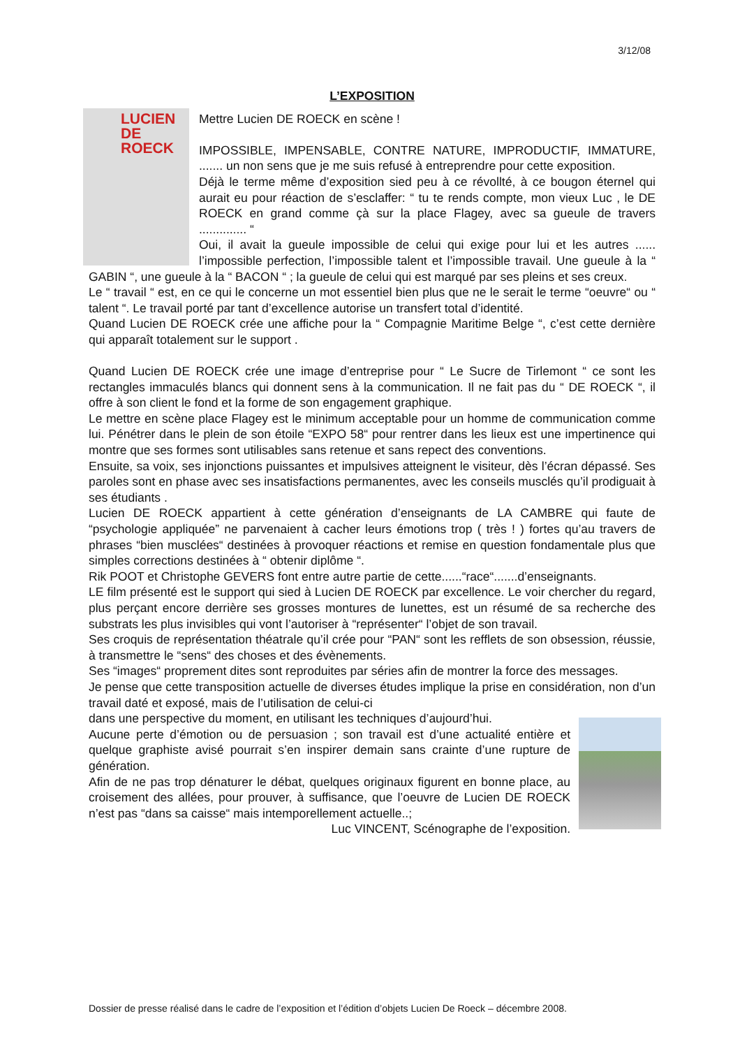3/12/08
L’EXPOSITION
LUCIEN DE ROECK
Mettre Lucien DE ROECK en scène !
IMPOSSIBLE, IMPENSABLE, CONTRE NATURE, IMPRODUCTIF, IMMATURE, ....... un non sens que je me suis refusé à entreprendre pour cette exposition.
Déjà le terme même d’exposition sied peu à ce révollté, à ce bougon éternel qui aurait eu pour réaction de s’esclaffer: “ tu te rends compte, mon vieux Luc , le DE ROECK en grand comme çà sur la place Flagey, avec sa gueule de travers .............. “
Oui, il avait la gueule impossible de celui qui exige pour lui et les autres ...... l’impossible perfection, l’impossible talent et l’impossible travail. Une gueule à la “ GABIN “, une gueule à la “ BACON “ ; la gueule de celui qui est marqué par ses pleins et ses creux.
Le “ travail “ est, en ce qui le concerne un mot essentiel bien plus que ne le serait le terme “oeuvre“ ou “ talent “. Le travail porté par tant d’excellence autorise un transfert total d’identité.
Quand Lucien DE ROECK crée une affiche pour la “ Compagnie Maritime Belge “, c’est cette dernière qui apparaît totalement sur le support .
Quand Lucien DE ROECK crée une image d’entreprise pour “ Le Sucre de Tirlemont “ ce sont les rectangles immaculés blancs qui donnent sens à la communication. Il ne fait pas du “ DE ROECK “, il offre à son client le fond et la forme de son engagement graphique.
Le mettre en scène place Flagey est le minimum acceptable pour un homme de communication comme lui. Pénétrer dans le plein de son étoile “EXPO 58“ pour rentrer dans les lieux est une impertinence qui montre que ses formes sont utilisables sans retenue et sans repect des conventions.
Ensuite, sa voix, ses injonctions puissantes et impulsives atteignent le visiteur, dès l’écran dépassé. Ses paroles sont en phase avec ses insatisfactions permanentes, avec les conseils musclés qu’il prodiguait à ses étudiants .
Lucien DE ROECK appartient à cette génération d’enseignants de LA CAMBRE qui faute de “psychologie appliquée” ne parvenaient à cacher leurs émotions trop ( très ! ) fortes qu’au travers de phrases “bien musclées“ destinées à provoquer réactions et remise en question fondamentale plus que simples corrections destinées à “ obtenir diplôme “.
Rik POOT et Christophe GEVERS font entre autre partie de cette......“race“.......d’enseignants.
LE film présenté est le support qui sied à Lucien DE ROECK par excellence. Le voir chercher du regard, plus perçant encore derrière ses grosses montures de lunettes, est un résumé de sa recherche des substrats les plus invisibles qui vont l’autoriser à “représenter“ l’objet de son travail.
Ses croquis de représentation théatrale qu’il crée pour “PAN“ sont les refflets de son obsession, réussie, à transmettre le “sens“ des choses et des évènements.
Ses “images“ proprement dites sont reproduites par séries afin de montrer la force des messages.
Je pense que cette transposition actuelle de diverses études implique la prise en considération, non d’un travail daté et exposé, mais de l’utilisation de celui-ci
dans une perspective du moment, en utilisant les techniques d’aujourd’hui.
Aucune perte d’émotion ou de persuasion ; son travail est d’une actualité entière et quelque graphiste avisé pourrait s’en inspirer demain sans crainte d’une rupture de génération.
Afin de ne pas trop dénaturer le débat, quelques originaux figurent en bonne place, au croisement des allées, pour prouver, à suffisance, que l’oeuvre de Lucien DE ROECK n’est pas “dans sa caisse“ mais intemporellement actuelle..;
Luc VINCENT, Scénographe de l’exposition.
Dossier de presse réalisé dans le cadre de l’exposition et l’édition d’objets Lucien De Roeck – décembre 2008.